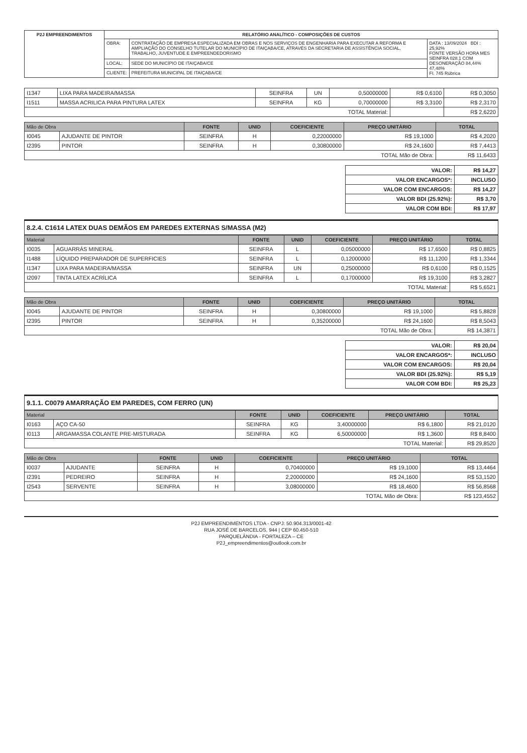| P2J EMPREENDIMENTOS | RELATÓRIO ANALÍTICO - COMPOSIÇÕES DE CUSTOS | | |
| | OBRA: | CONTRATAÇÃO DE EMPRESA ESPECIALIZADA EM OBRAS E NOS SERVIÇOS DE ENGENHARIA PARA EXECUTAR A REFORMA E AMPLIAÇÃO DO CONSELHO TUTELAR DO MUNICÍPIO DE ITAIÇABA/CE, ATRAVÉS DA SECRETARIA DE ASSISTÊNCIA SOCIAL, TRABALHO, JUVENTUDE E EMPREENDEDORISMO | DATA : 13/09/2024 BDI : 25,92% FONTE VERSÃO HORA MES SEINFRA 028.1 COM DESONERAÇÃO 84,44% 47,48% FI. 745 Rúbrica |
| | LOCAL: | SEDE DO MUNICÍPIO DE ITAIÇABA/CE | |
| | CLIENTE: | PREFEITURA MUNICIPAL DE ITAIÇABA/CE | |
| I1347 | LIXA PARA MADEIRA/MASSA | SEINFRA | UN | 0,50000000 | R$ 0,6100 | R$ 0,3050 |
| I1511 | MASSA ACRILICA PARA PINTURA LATEX | SEINFRA | KG | 0,70000000 | R$ 3,3100 | R$ 2,3170 |
| TOTAL Material: | | | | | | R$ 2,6220 |
| Mão de Obra | | FONTE | UNID | COEFICIENTE | PREÇO UNITÁRIO | TOTAL |
| --- | --- | --- | --- | --- | --- | --- |
| I0045 | AJUDANTE DE PINTOR | SEINFRA | H | 0,22000000 | R$ 19,1000 | R$ 4,2020 |
| I2395 | PINTOR | SEINFRA | H | 0,30800000 | R$ 24,1600 | R$ 7,4413 |
| TOTAL Mão de Obra: | | | | | | R$ 11,6433 |
| VALOR: | R$ 14,27 |
| VALOR ENCARGOS*: | INCLUSO |
| VALOR COM ENCARGOS: | R$ 14,27 |
| VALOR BDI (25.92%): | R$ 3,70 |
| VALOR COM BDI: | R$ 17,97 |
8.2.4. C1614 LATEX DUAS DEMÃOS EM PAREDES EXTERNAS S/MASSA (M2)
| Material | | FONTE | UNID | COEFICIENTE | PREÇO UNITÁRIO | TOTAL |
| --- | --- | --- | --- | --- | --- | --- |
| I0035 | AGUARRÁS MINERAL | SEINFRA | L | 0,05000000 | R$ 17,6500 | R$ 0,8825 |
| I1488 | LÍQUIDO PREPARADOR DE SUPERFICIES | SEINFRA | L | 0,12000000 | R$ 11,1200 | R$ 1,3344 |
| I1347 | LIXA PARA MADEIRA/MASSA | SEINFRA | UN | 0,25000000 | R$ 0,6100 | R$ 0,1525 |
| I2097 | TINTA LATEX ACRÍLICA | SEINFRA | L | 0,17000000 | R$ 19,3100 | R$ 3,2827 |
| TOTAL Material: | | | | | | R$ 5,6521 |
| Mão de Obra | | FONTE | UNID | COEFICIENTE | PREÇO UNITÁRIO | TOTAL |
| --- | --- | --- | --- | --- | --- | --- |
| I0045 | AJUDANTE DE PINTOR | SEINFRA | H | 0,30800000 | R$ 19,1000 | R$ 5,8828 |
| I2395 | PINTOR | SEINFRA | H | 0,35200000 | R$ 24,1600 | R$ 8,5043 |
| TOTAL Mão de Obra: | | | | | | R$ 14,3871 |
| VALOR: | R$ 20,04 |
| VALOR ENCARGOS*: | INCLUSO |
| VALOR COM ENCARGOS: | R$ 20,04 |
| VALOR BDI (25.92%): | R$ 5,19 |
| VALOR COM BDI: | R$ 25,23 |
9.1.1. C0079 AMARRAÇÃO EM PAREDES, COM FERRO (UN)
| Material | | FONTE | UNID | COEFICIENTE | PREÇO UNITÁRIO | TOTAL |
| --- | --- | --- | --- | --- | --- | --- |
| I0163 | AÇO CA-50 | SEINFRA | KG | 3,40000000 | R$ 6,1800 | R$ 21,0120 |
| I0113 | ARGAMASSA COLANTE PRE-MISTURADA | SEINFRA | KG | 6,50000000 | R$ 1,3600 | R$ 8,8400 |
| TOTAL Material: | | | | | | R$ 29,8520 |
| Mão de Obra | | FONTE | UNID | COEFICIENTE | PREÇO UNITÁRIO | TOTAL |
| --- | --- | --- | --- | --- | --- | --- |
| I0037 | AJUDANTE | SEINFRA | H | 0,70400000 | R$ 19,1000 | R$ 13,4464 |
| I2391 | PEDREIRO | SEINFRA | H | 2,20000000 | R$ 24,1600 | R$ 53,1520 |
| I2543 | SERVENTE | SEINFRA | H | 3,08000000 | R$ 18,4600 | R$ 56,8568 |
| TOTAL Mão de Obra: | | | | | | R$ 123,4552 |
P2J EMPREENDIMENTOS LTDA - CNPJ: 50.904.313/0001-42
RUA JOSÉ DE BARCELOS, 944 | CEP 60.450-510
PARQUELÂNDIA - FORTALEZA – CE
P2J_empreendimentos@outlook.com.br